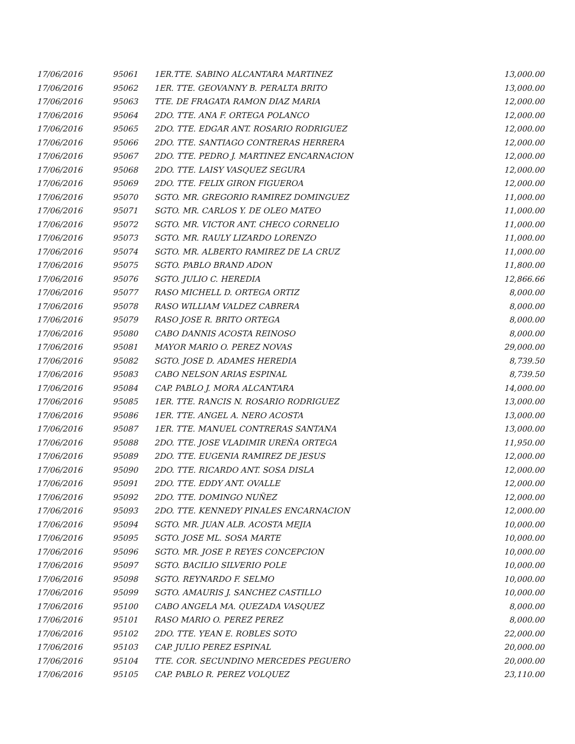| 17/06/2016 | 95061 | 1ER.TTE. SABINO ALCANTARA MARTINEZ | 13,000.00 |
| 17/06/2016 | 95062 | 1ER. TTE. GEOVANNY B. PERALTA BRITO | 13,000.00 |
| 17/06/2016 | 95063 | TTE. DE FRAGATA RAMON DIAZ MARIA | 12,000.00 |
| 17/06/2016 | 95064 | 2DO. TTE. ANA F. ORTEGA POLANCO | 12,000.00 |
| 17/06/2016 | 95065 | 2DO. TTE. EDGAR ANT. ROSARIO RODRIGUEZ | 12,000.00 |
| 17/06/2016 | 95066 | 2DO. TTE. SANTIAGO CONTRERAS HERRERA | 12,000.00 |
| 17/06/2016 | 95067 | 2DO. TTE. PEDRO J. MARTINEZ ENCARNACION | 12,000.00 |
| 17/06/2016 | 95068 | 2DO. TTE. LAISY VASQUEZ SEGURA | 12,000.00 |
| 17/06/2016 | 95069 | 2DO. TTE. FELIX GIRON FIGUEROA | 12,000.00 |
| 17/06/2016 | 95070 | SGTO. MR. GREGORIO RAMIREZ DOMINGUEZ | 11,000.00 |
| 17/06/2016 | 95071 | SGTO. MR. CARLOS Y. DE OLEO MATEO | 11,000.00 |
| 17/06/2016 | 95072 | SGTO. MR. VICTOR ANT. CHECO CORNELIO | 11,000.00 |
| 17/06/2016 | 95073 | SGTO. MR. RAULY LIZARDO LORENZO | 11,000.00 |
| 17/06/2016 | 95074 | SGTO. MR. ALBERTO RAMIREZ DE LA CRUZ | 11,000.00 |
| 17/06/2016 | 95075 | SGTO. PABLO BRAND ADON | 11,800.00 |
| 17/06/2016 | 95076 | SGTO. JULIO C. HEREDIA | 12,866.66 |
| 17/06/2016 | 95077 | RASO MICHELL D. ORTEGA ORTIZ | 8,000.00 |
| 17/06/2016 | 95078 | RASO WILLIAM VALDEZ CABRERA | 8,000.00 |
| 17/06/2016 | 95079 | RASO JOSE R. BRITO ORTEGA | 8,000.00 |
| 17/06/2016 | 95080 | CABO DANNIS ACOSTA REINOSO | 8,000.00 |
| 17/06/2016 | 95081 | MAYOR MARIO O. PEREZ NOVAS | 29,000.00 |
| 17/06/2016 | 95082 | SGTO. JOSE D. ADAMES HEREDIA | 8,739.50 |
| 17/06/2016 | 95083 | CABO NELSON ARIAS ESPINAL | 8,739.50 |
| 17/06/2016 | 95084 | CAP. PABLO J. MORA ALCANTARA | 14,000.00 |
| 17/06/2016 | 95085 | 1ER. TTE. RANCIS N. ROSARIO RODRIGUEZ | 13,000.00 |
| 17/06/2016 | 95086 | 1ER. TTE. ANGEL A. NERO ACOSTA | 13,000.00 |
| 17/06/2016 | 95087 | 1ER. TTE. MANUEL CONTRERAS SANTANA | 13,000.00 |
| 17/06/2016 | 95088 | 2DO. TTE. JOSE VLADIMIR UREÑA ORTEGA | 11,950.00 |
| 17/06/2016 | 95089 | 2DO. TTE. EUGENIA RAMIREZ DE JESUS | 12,000.00 |
| 17/06/2016 | 95090 | 2DO. TTE. RICARDO ANT. SOSA DISLA | 12,000.00 |
| 17/06/2016 | 95091 | 2DO. TTE. EDDY ANT. OVALLE | 12,000.00 |
| 17/06/2016 | 95092 | 2DO. TTE. DOMINGO NUÑEZ | 12,000.00 |
| 17/06/2016 | 95093 | 2DO. TTE. KENNEDY PINALES ENCARNACION | 12,000.00 |
| 17/06/2016 | 95094 | SGTO. MR. JUAN ALB. ACOSTA MEJIA | 10,000.00 |
| 17/06/2016 | 95095 | SGTO. JOSE ML. SOSA MARTE | 10,000.00 |
| 17/06/2016 | 95096 | SGTO. MR. JOSE P. REYES CONCEPCION | 10,000.00 |
| 17/06/2016 | 95097 | SGTO. BACILIO SILVERIO POLE | 10,000.00 |
| 17/06/2016 | 95098 | SGTO. REYNARDO F. SELMO | 10,000.00 |
| 17/06/2016 | 95099 | SGTO. AMAURIS J. SANCHEZ CASTILLO | 10,000.00 |
| 17/06/2016 | 95100 | CABO ANGELA MA. QUEZADA VASQUEZ | 8,000.00 |
| 17/06/2016 | 95101 | RASO MARIO O. PEREZ PEREZ | 8,000.00 |
| 17/06/2016 | 95102 | 2DO. TTE. YEAN E. ROBLES SOTO | 22,000.00 |
| 17/06/2016 | 95103 | CAP. JULIO PEREZ ESPINAL | 20,000.00 |
| 17/06/2016 | 95104 | TTE. COR. SECUNDINO MERCEDES PEGUERO | 20,000.00 |
| 17/06/2016 | 95105 | CAP. PABLO R. PEREZ VOLQUEZ | 23,110.00 |